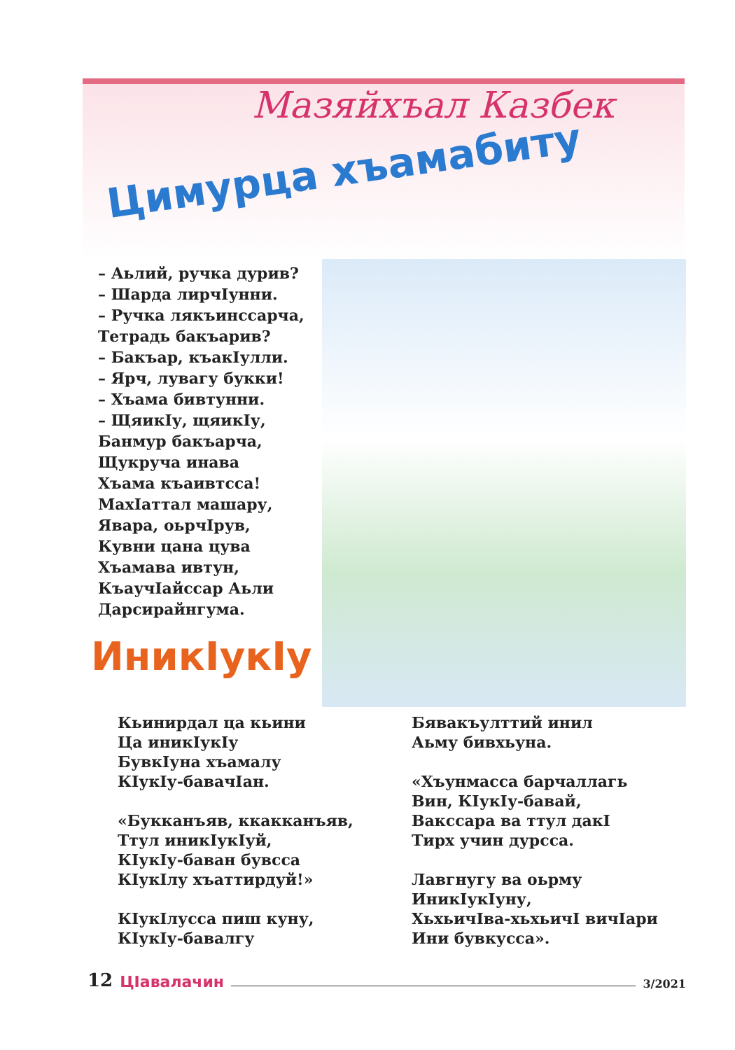Мазяйхъал Казбек
Цимурца хъамабиту
– Аьлий, ручка дурив?
– Шарда лирчIунни.
– Ручка лякъинссарча,
Тетрадь бакъарив?
– Бакъар, къакIулли.
– Ярч, лувагу букки!
– Хъама бивтунни.
– ЩяикIу, щяикIу,
Банмур бакъарча,
Щукруча инава
Хъама къаивтсса!
МахIаттал машару,
Явара, оьрчIрув,
Кувни цана цува
Хъамава ивтун,
КъаучIайссар Аьли
Дарсирайнгума.
ИникIукIу
Кьинирдал ца кьини
Ца иникIукIу
БувкIуна хъамалу
КIукIу-бавачIан.
«Букканъяв, ккакканъяв,
Ттул иникIукIуй,
КIукIу-баван бувсса
КIукIлу хъаттирдуй!»
КIукIлусса пиш куну,
КIукIу-бавалгу
Бявакъулттий инил
Аьму бивхьуна.
«Хъунмасса барчаллагь
Вин, КIукIу-бавай,
Вакссара ва ттул дакI
Тирх учин дурсса.
Лавгнугу ва оьрму
ИникIукIуну,
ХьхьичIва-хьхьичI вичIари
Ини бувкусса».
12 ЦIавалачин 3/2021